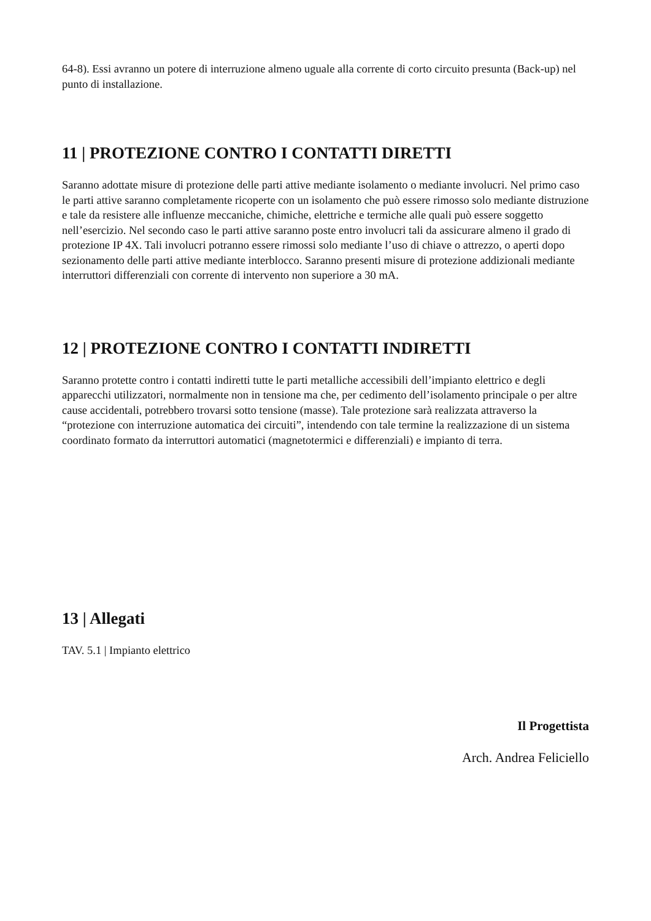64-8). Essi avranno un potere di interruzione almeno uguale alla corrente di corto circuito presunta (Back-up) nel punto di installazione.
11 | PROTEZIONE CONTRO I CONTATTI DIRETTI
Saranno adottate misure di protezione delle parti attive mediante isolamento o mediante involucri. Nel primo caso le parti attive saranno completamente ricoperte con un isolamento che può essere rimosso solo mediante distruzione e tale da resistere alle influenze meccaniche, chimiche, elettriche e termiche alle quali può essere soggetto nell’esercizio. Nel secondo caso le parti attive saranno poste entro involucri tali da assicurare almeno il grado di protezione IP 4X. Tali involucri potranno essere rimossi solo mediante l’uso di chiave o attrezzo, o aperti dopo sezionamento delle parti attive mediante interblocco. Saranno presenti misure di protezione addizionali mediante interruttori differenziali con corrente di intervento non superiore a 30 mA.
12 | PROTEZIONE CONTRO I CONTATTI INDIRETTI
Saranno protette contro i contatti indiretti tutte le parti metalliche accessibili dell’impianto elettrico e degli apparecchi utilizzatori, normalmente non in tensione ma che, per cedimento dell’isolamento principale o per altre cause accidentali, potrebbero trovarsi sotto tensione (masse). Tale protezione sarà realizzata attraverso la “protezione con interruzione automatica dei circuiti”, intendendo con tale termine la realizzazione di un sistema coordinato formato da interruttori automatici (magnetotermici e differenziali) e impianto di terra.
13 | Allegati
TAV. 5.1 | Impianto elettrico
Il Progettista
Arch. Andrea Feliciello